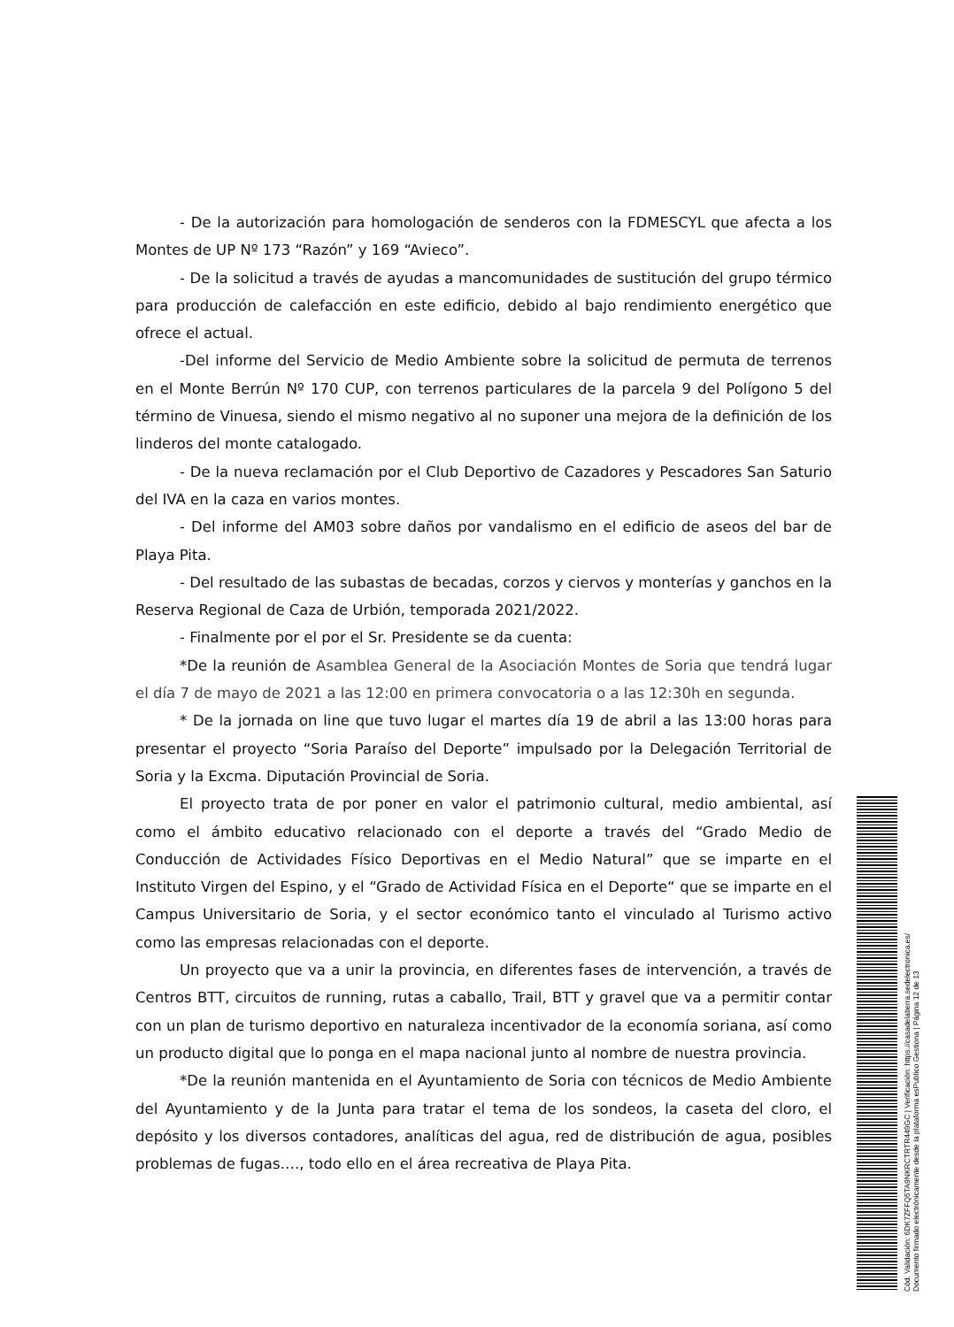- De la autorización para homologación de senderos con la FDMESCYL que afecta a los Montes de UP Nº 173 “Razón” y 169 “Avieco”.
- De la solicitud a través de ayudas a mancomunidades de sustitución del grupo térmico para producción de calefacción en este edificio, debido al bajo rendimiento energético que ofrece el actual.
-Del informe del Servicio de Medio Ambiente sobre la solicitud de permuta de terrenos en el Monte Berrún Nº 170 CUP, con terrenos particulares de la parcela 9 del Polígono 5 del término de Vinuesa, siendo el mismo negativo al no suponer una mejora de la definición de los linderos del monte catalogado.
- De la nueva reclamación por el Club Deportivo de Cazadores y Pescadores San Saturio del IVA en la caza en varios montes.
- Del informe del AM03 sobre daños por vandalismo en el edificio de aseos del bar de Playa Pita.
- Del resultado de las subastas de becadas, corzos y ciervos y monterías y ganchos en la Reserva Regional de Caza de Urbión, temporada 2021/2022.
- Finalmente por el por el Sr. Presidente se da cuenta:
*De la reunión de Asamblea General de la Asociación Montes de Soria que tendrá lugar el día 7 de mayo de 2021 a las 12:00 en primera convocatoria o a las 12:30h en segunda.
* De la jornada on line que tuvo lugar el martes día 19 de abril a las 13:00 horas para presentar el proyecto “Soria Paraíso del Deporte” impulsado por la Delegación Territorial de Soria y la Excma. Diputación Provincial de Soria.
El proyecto trata de por poner en valor el patrimonio cultural, medio ambiental, así como el ámbito educativo relacionado con el deporte a través del “Grado Medio de Conducción de Actividades Físico Deportivas en el Medio Natural” que se imparte en el Instituto Virgen del Espino, y el “Grado de Actividad Física en el Deporte“ que se imparte en el Campus Universitario de Soria, y el sector económico tanto el vinculado al Turismo activo como las empresas relacionadas con el deporte.
Un proyecto que va a unir la provincia, en diferentes fases de intervención, a través de Centros BTT, circuitos de running, rutas a caballo, Trail, BTT y gravel que va a permitir contar con un plan de turismo deportivo en naturaleza incentivador de la economía soriana, así como un producto digital que lo ponga en el mapa nacional junto al nombre de nuestra provincia.
*De la reunión mantenida en el Ayuntamiento de Soria con técnicos de Medio Ambiente del Ayuntamiento y de la Junta para tratar el tema de los sondeos, la caseta del cloro, el depósito y los diversos contadores, analíticas del agua, red de distribución de agua, posibles problemas de fugas…., todo ello en el área recreativa de Playa Pita.
Cód. Validación: 6DK7ZFFQ5TA9NKRCTRTR449GC | Verificación: https://casadelatierra.sedelectronica.es/
Documento firmado electrónicamente desde la plataforma esPublico Gestiona | Página 12 de 13